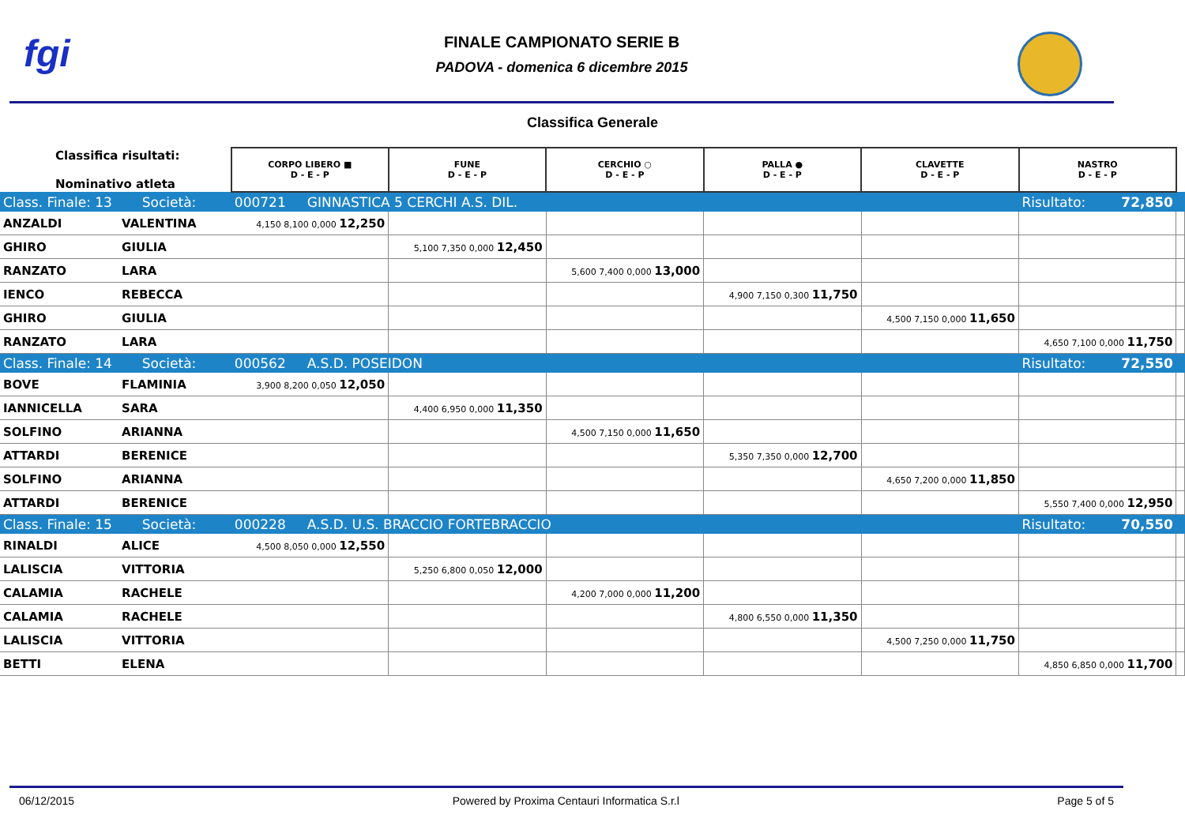fgi
FINALE CAMPIONATO SERIE B
PADOVA - domenica 6 dicembre 2015
Classifica Generale
| Classifica risultati: Nominativo atleta | | CORPO LIBERO ■ D - E - P | FUNE D - E - P | CERCHIO ○ D - E - P | PALLA ● D - E - P | CLAVETTE D - E - P | NASTRO D - E - P | |
| Class. Finale: 13 Società: | | 000721 GINNASTICA 5 CERCHI A.S. DIL. | | | | | Risultato: 72,850 | |
| ANZALDI | VALENTINA | 4,150 8,100 0,000 12,250 | | | | | | |
| GHIRO | GIULIA | | 5,100 7,350 0,000 12,450 | | | | | |
| RANZATO | LARA | | | 5,600 7,400 0,000 13,000 | | | | |
| IENCO | REBECCA | | | | 4,900 7,150 0,300 11,750 | | | |
| GHIRO | GIULIA | | | | | 4,500 7,150 0,000 11,650 | | |
| RANZATO | LARA | | | | | | 4,650 7,100 0,000 11,750 | |
| Class. Finale: 14 Società: | | 000562 A.S.D. POSEIDON | | | | | Risultato: 72,550 | |
| BOVE | FLAMINIA | 3,900 8,200 0,050 12,050 | | | | | | |
| IANNICELLA | SARA | | 4,400 6,950 0,000 11,350 | | | | | |
| SOLFINO | ARIANNA | | | 4,500 7,150 0,000 11,650 | | | | |
| ATTARDI | BERENICE | | | | 5,350 7,350 0,000 12,700 | | | |
| SOLFINO | ARIANNA | | | | | 4,650 7,200 0,000 11,850 | | |
| ATTARDI | BERENICE | | | | | | 5,550 7,400 0,000 12,950 | |
| Class. Finale: 15 Società: | | 000228 A.S.D. U.S. BRACCIO FORTEBRACCIO | | | | | Risultato: 70,550 | |
| RINALDI | ALICE | 4,500 8,050 0,000 12,550 | | | | | | |
| LALISCIA | VITTORIA | | 5,250 6,800 0,050 12,000 | | | | | |
| CALAMIA | RACHELE | | | 4,200 7,000 0,000 11,200 | | | | |
| CALAMIA | RACHELE | | | | 4,800 6,550 0,000 11,350 | | | |
| LALISCIA | VITTORIA | | | | | 4,500 7,250 0,000 11,750 | | |
| BETTI | ELENA | | | | | | 4,850 6,850 0,000 11,700 | |
06/12/2015 Powered by Proxima Centauri Informatica S.r.l Page 5 of 5